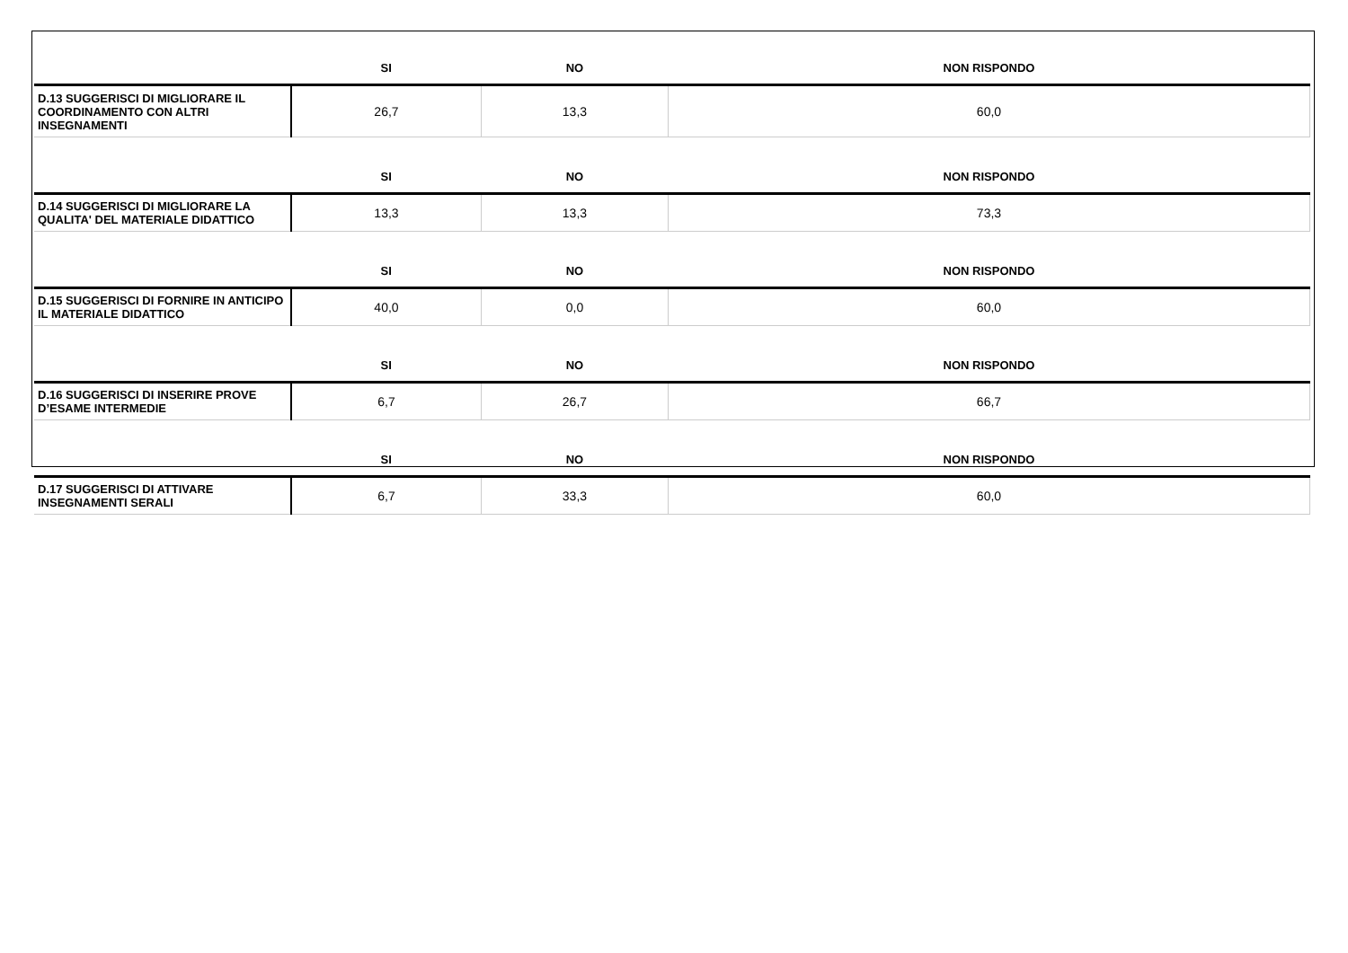| | SI | NO | NON RISPONDO |
| --- | --- | --- | --- |
| D.13 SUGGERISCI DI MIGLIORARE IL COORDINAMENTO CON ALTRI INSEGNAMENTI | 26,7 | 13,3 | 60,0 |
| | SI | NO | NON RISPONDO |
| D.14 SUGGERISCI DI MIGLIORARE LA QUALITA' DEL MATERIALE DIDATTICO | 13,3 | 13,3 | 73,3 |
| | SI | NO | NON RISPONDO |
| D.15 SUGGERISCI DI FORNIRE IN ANTICIPO IL MATERIALE DIDATTICO | 40,0 | 0,0 | 60,0 |
| | SI | NO | NON RISPONDO |
| D.16 SUGGERISCI DI INSERIRE PROVE D’ESAME INTERMEDIE | 6,7 | 26,7 | 66,7 |
| | SI | NO | NON RISPONDO |
| D.17 SUGGERISCI DI ATTIVARE INSEGNAMENTI SERALI | 6,7 | 33,3 | 60,0 |